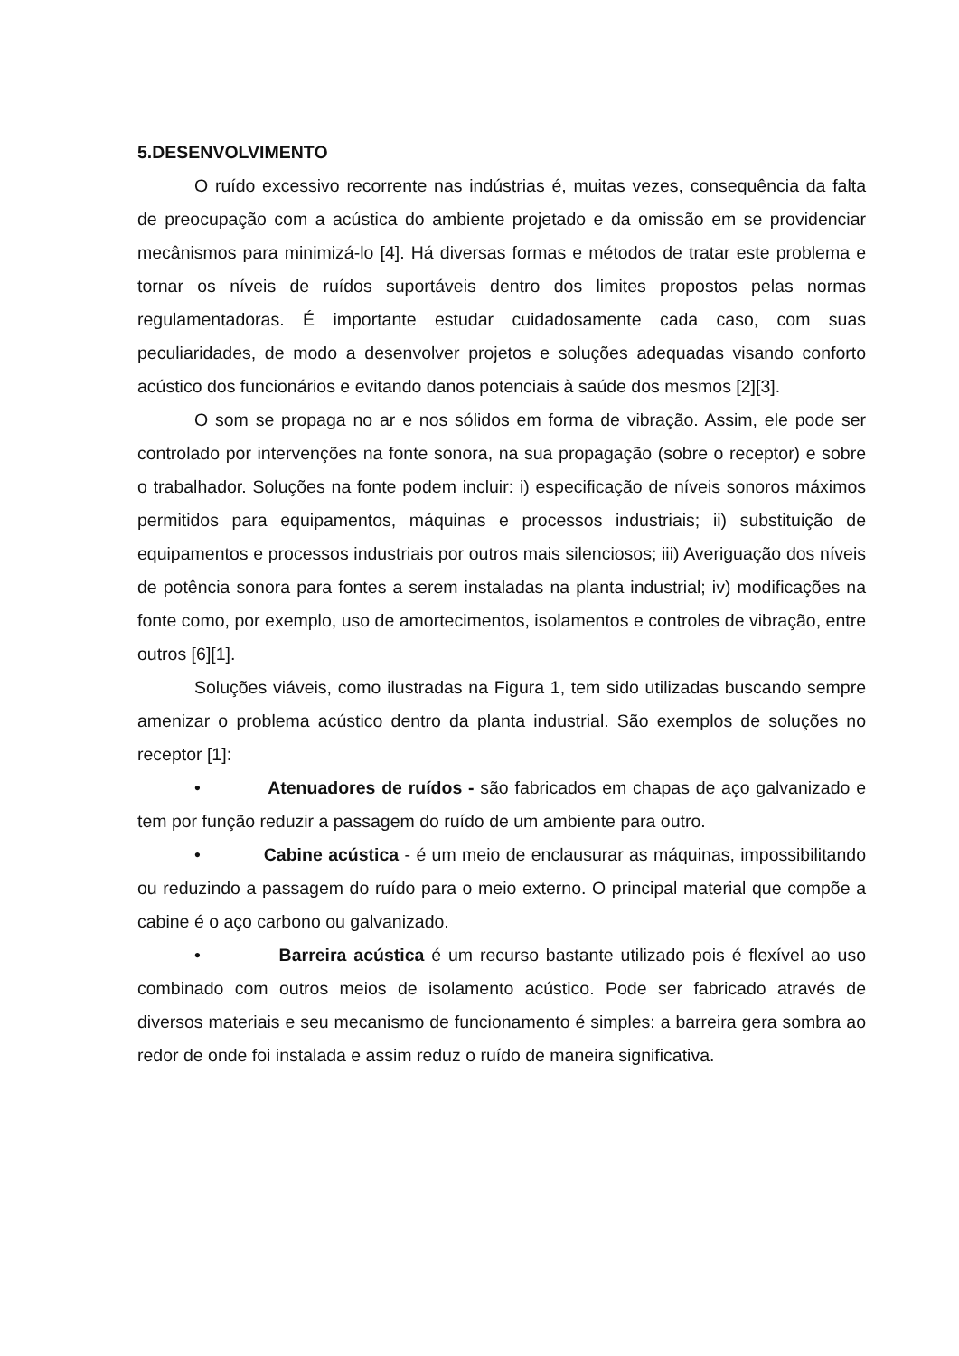5.DESENVOLVIMENTO
O ruído excessivo recorrente nas indústrias é, muitas vezes, consequência da falta de preocupação com a acústica do ambiente projetado e da omissão em se providenciar mecânismos para minimizá-lo [4]. Há diversas formas e métodos de tratar este problema e tornar os níveis de ruídos suportáveis dentro dos limites propostos pelas normas regulamentadoras. É importante estudar cuidadosamente cada caso, com suas peculiaridades, de modo a desenvolver projetos e soluções adequadas visando conforto acústico dos funcionários e evitando danos potenciais à saúde dos mesmos [2][3].
O som se propaga no ar e nos sólidos em forma de vibração. Assim, ele pode ser controlado por intervenções na fonte sonora, na sua propagação (sobre o receptor) e sobre o trabalhador. Soluções na fonte podem incluir: i) especificação de níveis sonoros máximos permitidos para equipamentos, máquinas e processos industriais; ii) substituição de equipamentos e processos industriais por outros mais silenciosos; iii) Averiguação dos níveis de potência sonora para fontes a serem instaladas na planta industrial; iv) modificações na fonte como, por exemplo, uso de amortecimentos, isolamentos e controles de vibração, entre outros [6][1].
Soluções viáveis, como ilustradas na Figura 1, tem sido utilizadas buscando sempre amenizar o problema acústico dentro da planta industrial. São exemplos de soluções no receptor [1]:
• Atenuadores de ruídos - são fabricados em chapas de aço galvanizado e tem por função reduzir a passagem do ruído de um ambiente para outro.
• Cabine acústica - é um meio de enclausurar as máquinas, impossibilitando ou reduzindo a passagem do ruído para o meio externo. O principal material que compõe a cabine é o aço carbono ou galvanizado.
• Barreira acústica é um recurso bastante utilizado pois é flexível ao uso combinado com outros meios de isolamento acústico. Pode ser fabricado através de diversos materiais e seu mecanismo de funcionamento é simples: a barreira gera sombra ao redor de onde foi instalada e assim reduz o ruído de maneira significativa.